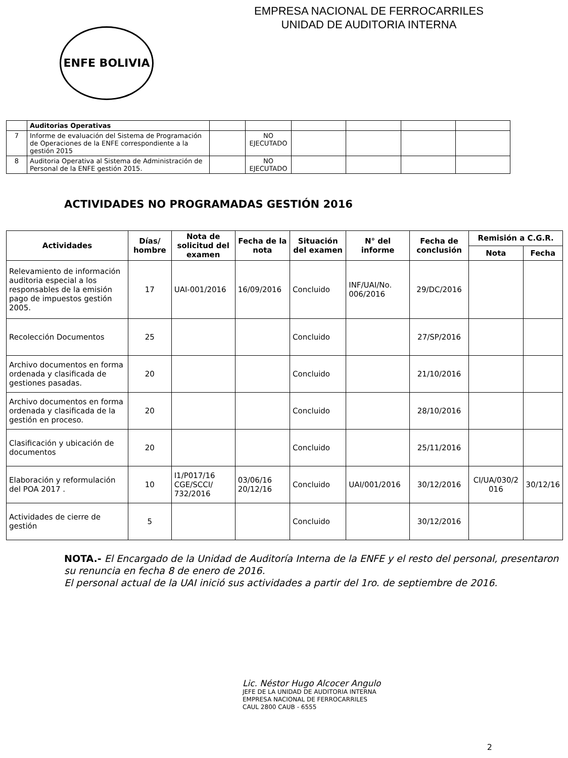EMPRESA NACIONAL DE FERROCARRILES
UNIDAD DE AUDITORIA INTERNA
ENFE BOLIVIA
| | Auditorias Operativas | | | | | | |
| 7 | Informe de evaluación del Sistema de Programación de Operaciones de la ENFE correspondiente a la gestión 2015 | | NO EJECUTADO | | | | |
| 8 | Auditoria Operativa al Sistema de Administración de Personal de la ENFE gestión 2015. | | NO EJECUTADO | | | | |
ACTIVIDADES NO PROGRAMADAS GESTIÓN 2016
| Actividades | Días/ hombre | Nota de solicitud del examen | Fecha de la nota | Situación del examen | N° del informe | Fecha de conclusión | Remisión a C.G.R. | |
| --- | --- | --- | --- | --- | --- | --- | --- | --- |
| | | | | | | | Nota | Fecha |
| Relevamiento de información auditoria especial a los responsables de la emisión pago de impuestos gestión 2005. | 17 | UAI-001/2016 | 16/09/2016 | Concluido | INF/UAI/No. 006/2016 | 29/DC/2016 | | |
| Recolección Documentos | 25 | | | Concluido | | 27/SP/2016 | | |
| Archivo documentos en forma ordenada y clasificada de gestiones pasadas. | 20 | | | Concluido | | 21/10/2016 | | |
| Archivo documentos en forma ordenada y clasificada de la gestión en proceso. | 20 | | | Concluido | | 28/10/2016 | | |
| Clasificación y ubicación de documentos | 20 | | | Concluido | | 25/11/2016 | | |
| Elaboración y reformulación del POA 2017 . | 10 | I1/P017/16 CGE/SCCI/ 732/2016 | 03/06/16 20/12/16 | Concluido | UAI/001/2016 | 30/12/2016 | CI/UA/030/2 016 | 30/12/16 |
| Actividades de cierre de gestión | 5 | | | Concluido | | 30/12/2016 | | |
NOTA.- El Encargado de la Unidad de Auditoría Interna de la ENFE y el resto del personal, presentaron su renuncia en fecha 8 de enero de 2016.
El personal actual de la UAI inició sus actividades a partir del 1ro. de septiembre de 2016.
Lic. Néstor Hugo Alcocer Angulo
JEFE DE LA UNIDAD DE AUDITORIA INTERNA
EMPRESA NACIONAL DE FERROCARRILES
CAUL 2800 CAUB - 6555
2